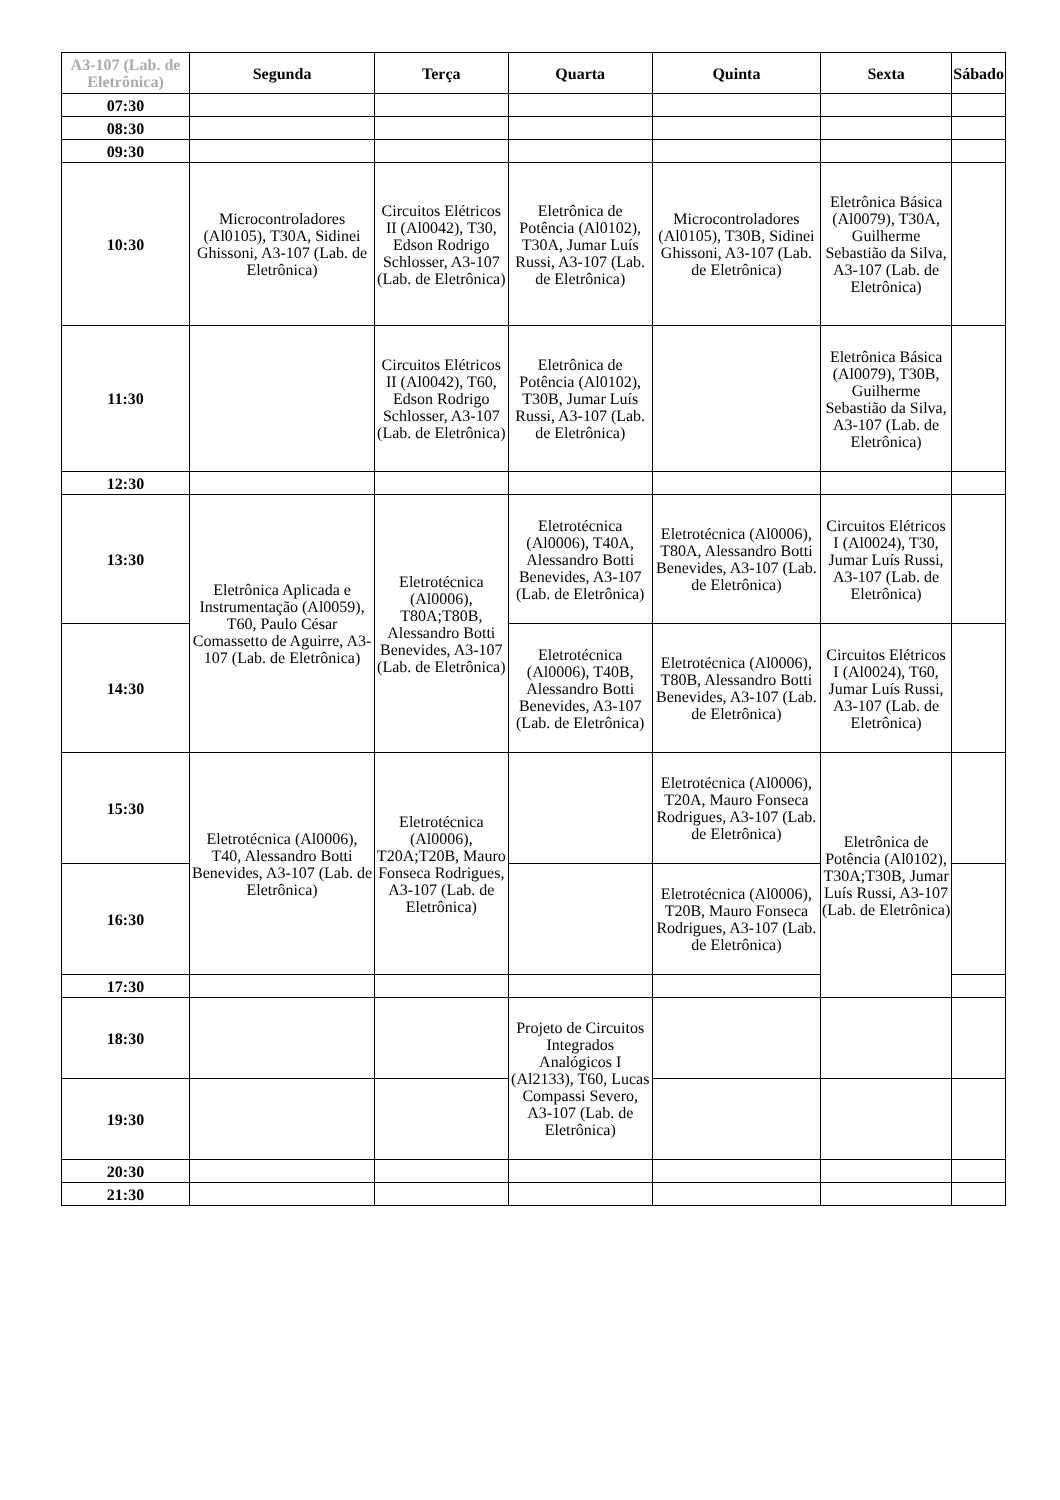| A3-107 (Lab. de Eletrônica) | Segunda | Terça | Quarta | Quinta | Sexta | Sábado |
| --- | --- | --- | --- | --- | --- | --- |
| 07:30 | | | | | | |
| 08:30 | | | | | | |
| 09:30 | | | | | | |
| 10:30 | Microcontroladores (Al0105), T30A, Sidinei Ghissoni, A3-107 (Lab. de Eletrônica) | Circuitos Elétricos II (Al0042), T30, Edson Rodrigo Schlosser, A3-107 (Lab. de Eletrônica) | Eletrônica de Potência (Al0102), T30A, Jumar Luís Russi, A3-107 (Lab. de Eletrônica) | Microcontroladores (Al0105), T30B, Sidinei Ghissoni, A3-107 (Lab. de Eletrônica) | Eletrônica Básica (Al0079), T30A, Guilherme Sebastião da Silva, A3-107 (Lab. de Eletrônica) | |
| 11:30 | | Circuitos Elétricos II (Al0042), T60, Edson Rodrigo Schlosser, A3-107 (Lab. de Eletrônica) | Eletrônica de Potência (Al0102), T30B, Jumar Luís Russi, A3-107 (Lab. de Eletrônica) | | Eletrônica Básica (Al0079), T30B, Guilherme Sebastião da Silva, A3-107 (Lab. de Eletrônica) | |
| 12:30 | | | | | | |
| 13:30 | Eletrônica Aplicada e Instrumentação (Al0059), T60, Paulo César Comassetto de Aguirre, A3-107 (Lab. de Eletrônica) | Eletrotécnica (Al0006), T80A;T80B, Alessandro Botti Benevides, A3-107 (Lab. de Eletrônica) | Eletrotécnica (Al0006), T40A, Alessandro Botti Benevides, A3-107 (Lab. de Eletrônica) | Eletrotécnica (Al0006), T80A, Alessandro Botti Benevides, A3-107 (Lab. de Eletrônica) | Circuitos Elétricos I (Al0024), T30, Jumar Luís Russi, A3-107 (Lab. de Eletrônica) | |
| 14:30 | | | Eletrotécnica (Al0006), T40B, Alessandro Botti Benevides, A3-107 (Lab. de Eletrônica) | Eletrotécnica (Al0006), T80B, Alessandro Botti Benevides, A3-107 (Lab. de Eletrônica) | Circuitos Elétricos I (Al0024), T60, Jumar Luís Russi, A3-107 (Lab. de Eletrônica) | |
| 15:30 | Eletrotécnica (Al0006), T40, Alessandro Botti Benevides, A3-107 (Lab. de Eletrônica) | Eletrotécnica (Al0006), T20A;T20B, Mauro Fonseca Rodrigues, A3-107 (Lab. de Eletrônica) | | Eletrotécnica (Al0006), T20A, Mauro Fonseca Rodrigues, A3-107 (Lab. de Eletrônica) | Eletrônica de Potência (Al0102), T30A;T30B, Jumar Luís Russi, A3-107 (Lab. de Eletrônica) | |
| 16:30 | | | | Eletrotécnica (Al0006), T20B, Mauro Fonseca Rodrigues, A3-107 (Lab. de Eletrônica) | | |
| 17:30 | | | | | | |
| 18:30 | | | Projeto de Circuitos Integrados Analógicos I (Al2133), T60, Lucas Compassi Severo, A3-107 (Lab. de Eletrônica) | | | |
| 19:30 | | | | | | |
| 20:30 | | | | | | |
| 21:30 | | | | | | |